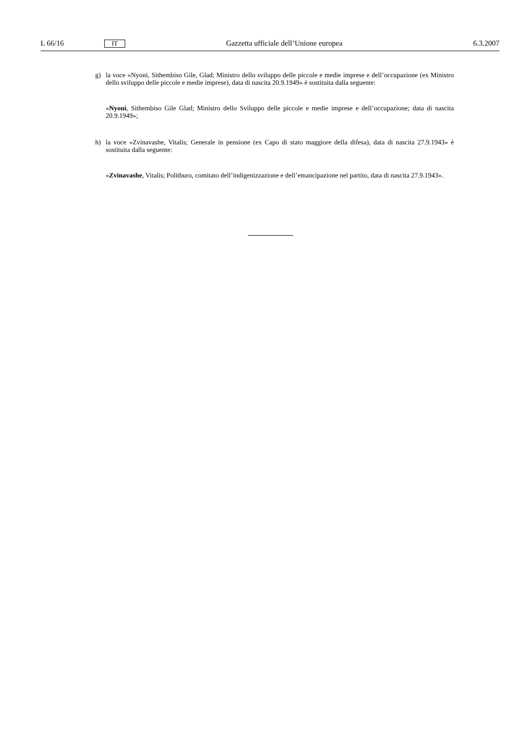L 66/16 IT Gazzetta ufficiale dell’Unione europea 6.3.2007
g) la voce «Nyoni, Sithembiso Gile, Glad; Ministro dello sviluppo delle piccole e medie imprese e dell’occupazione (ex Ministro dello sviluppo delle piccole e medie imprese), data di nascita 20.9.1949» è sostituita dalla seguente:
«Nyoni, Sithembiso Gile Glad; Ministro dello Sviluppo delle piccole e medie imprese e dell’occupazione; data di nascita 20.9.1949»;
h) la voce «Zvinavashe, Vitalis; Generale in pensione (ex Capo di stato maggiore della difesa), data di nascita 27.9.1943» è sostituita dalla seguente:
«Zvinavashe, Vitalis; Politburo, comitato dell’indigenizzazione e dell’emancipazione nel partito, data di nascita 27.9.1943».